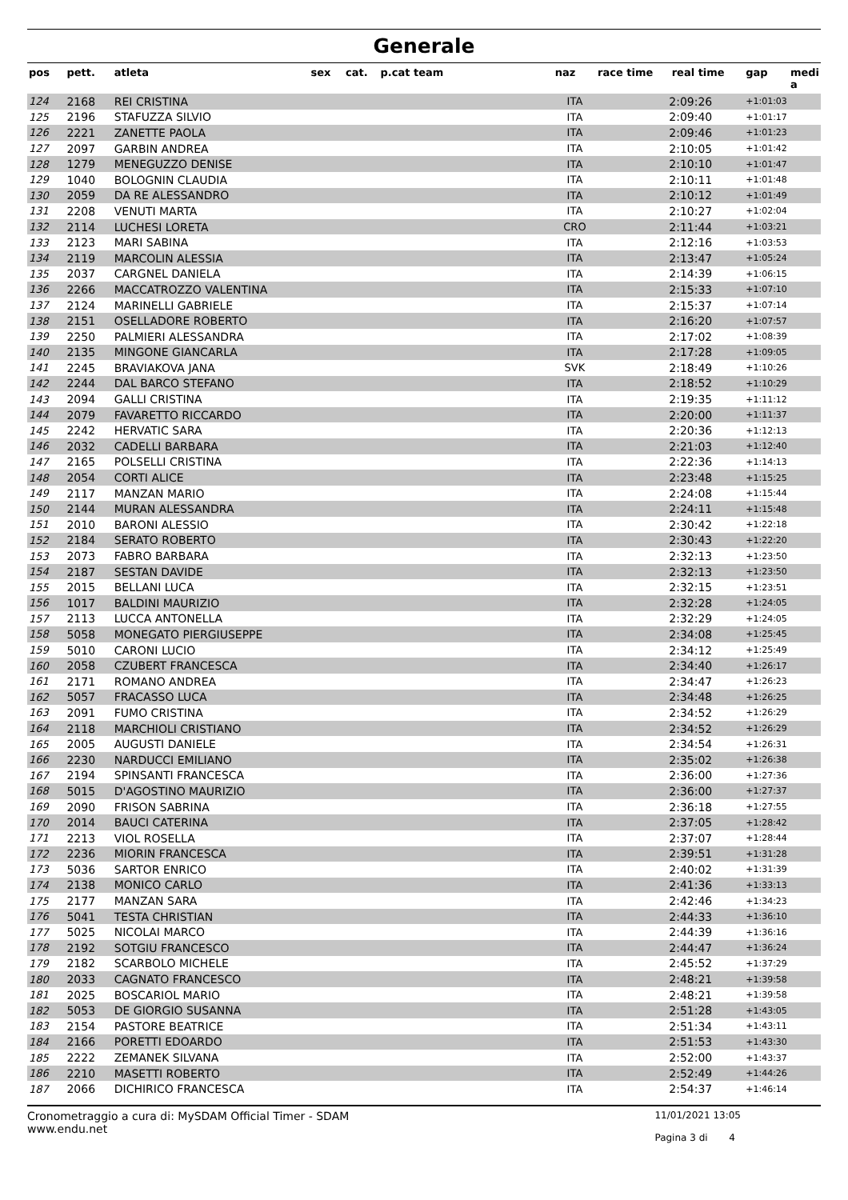Generale
| pos | pett. | atleta | sex | cat. | p.cat team | naz | race time | real time | gap | medi a |
| --- | --- | --- | --- | --- | --- | --- | --- | --- | --- | --- |
| 124 | 2168 | REI CRISTINA | | | | ITA | 2:09:26 | | +1:01:03 | |
| 125 | 2196 | STAFUZZA SILVIO | | | | ITA | 2:09:40 | | +1:01:17 | |
| 126 | 2221 | ZANETTE PAOLA | | | | ITA | 2:09:46 | | +1:01:23 | |
| 127 | 2097 | GARBIN ANDREA | | | | ITA | 2:10:05 | | +1:01:42 | |
| 128 | 1279 | MENEGUZZO DENISE | | | | ITA | 2:10:10 | | +1:01:47 | |
| 129 | 1040 | BOLOGNIN CLAUDIA | | | | ITA | 2:10:11 | | +1:01:48 | |
| 130 | 2059 | DA RE ALESSANDRO | | | | ITA | 2:10:12 | | +1:01:49 | |
| 131 | 2208 | VENUTI MARTA | | | | ITA | 2:10:27 | | +1:02:04 | |
| 132 | 2114 | LUCHESI LORETA | | | | CRO | 2:11:44 | | +1:03:21 | |
| 133 | 2123 | MARI SABINA | | | | ITA | 2:12:16 | | +1:03:53 | |
| 134 | 2119 | MARCOLIN ALESSIA | | | | ITA | 2:13:47 | | +1:05:24 | |
| 135 | 2037 | CARGNEL DANIELA | | | | ITA | 2:14:39 | | +1:06:15 | |
| 136 | 2266 | MACCATROZZO VALENTINA | | | | ITA | 2:15:33 | | +1:07:10 | |
| 137 | 2124 | MARINELLI GABRIELE | | | | ITA | 2:15:37 | | +1:07:14 | |
| 138 | 2151 | OSELLADORE ROBERTO | | | | ITA | 2:16:20 | | +1:07:57 | |
| 139 | 2250 | PALMIERI ALESSANDRA | | | | ITA | 2:17:02 | | +1:08:39 | |
| 140 | 2135 | MINGONE GIANCARLA | | | | ITA | 2:17:28 | | +1:09:05 | |
| 141 | 2245 | BRAVIAKOVA JANA | | | | SVK | 2:18:49 | | +1:10:26 | |
| 142 | 2244 | DAL BARCO STEFANO | | | | ITA | 2:18:52 | | +1:10:29 | |
| 143 | 2094 | GALLI CRISTINA | | | | ITA | 2:19:35 | | +1:11:12 | |
| 144 | 2079 | FAVARETTO RICCARDO | | | | ITA | 2:20:00 | | +1:11:37 | |
| 145 | 2242 | HERVATIC SARA | | | | ITA | 2:20:36 | | +1:12:13 | |
| 146 | 2032 | CADELLI BARBARA | | | | ITA | 2:21:03 | | +1:12:40 | |
| 147 | 2165 | POLSELLI CRISTINA | | | | ITA | 2:22:36 | | +1:14:13 | |
| 148 | 2054 | CORTI ALICE | | | | ITA | 2:23:48 | | +1:15:25 | |
| 149 | 2117 | MANZAN MARIO | | | | ITA | 2:24:08 | | +1:15:44 | |
| 150 | 2144 | MURAN ALESSANDRA | | | | ITA | 2:24:11 | | +1:15:48 | |
| 151 | 2010 | BARONI ALESSIO | | | | ITA | 2:30:42 | | +1:22:18 | |
| 152 | 2184 | SERATO ROBERTO | | | | ITA | 2:30:43 | | +1:22:20 | |
| 153 | 2073 | FABRO BARBARA | | | | ITA | 2:32:13 | | +1:23:50 | |
| 154 | 2187 | SESTAN DAVIDE | | | | ITA | 2:32:13 | | +1:23:50 | |
| 155 | 2015 | BELLANI LUCA | | | | ITA | 2:32:15 | | +1:23:51 | |
| 156 | 1017 | BALDINI MAURIZIO | | | | ITA | 2:32:28 | | +1:24:05 | |
| 157 | 2113 | LUCCA ANTONELLA | | | | ITA | 2:32:29 | | +1:24:05 | |
| 158 | 5058 | MONEGATO PIERGIUSEPPE | | | | ITA | 2:34:08 | | +1:25:45 | |
| 159 | 5010 | CARONI LUCIO | | | | ITA | 2:34:12 | | +1:25:49 | |
| 160 | 2058 | CZUBERT FRANCESCA | | | | ITA | 2:34:40 | | +1:26:17 | |
| 161 | 2171 | ROMANO ANDREA | | | | ITA | 2:34:47 | | +1:26:23 | |
| 162 | 5057 | FRACASSO LUCA | | | | ITA | 2:34:48 | | +1:26:25 | |
| 163 | 2091 | FUMO CRISTINA | | | | ITA | 2:34:52 | | +1:26:29 | |
| 164 | 2118 | MARCHIOLI CRISTIANO | | | | ITA | 2:34:52 | | +1:26:29 | |
| 165 | 2005 | AUGUSTI DANIELE | | | | ITA | 2:34:54 | | +1:26:31 | |
| 166 | 2230 | NARDUCCI EMILIANO | | | | ITA | 2:35:02 | | +1:26:38 | |
| 167 | 2194 | SPINSANTI FRANCESCA | | | | ITA | 2:36:00 | | +1:27:36 | |
| 168 | 5015 | D'AGOSTINO MAURIZIO | | | | ITA | 2:36:00 | | +1:27:37 | |
| 169 | 2090 | FRISON SABRINA | | | | ITA | 2:36:18 | | +1:27:55 | |
| 170 | 2014 | BAUCI CATERINA | | | | ITA | 2:37:05 | | +1:28:42 | |
| 171 | 2213 | VIOL ROSELLA | | | | ITA | 2:37:07 | | +1:28:44 | |
| 172 | 2236 | MIORIN FRANCESCA | | | | ITA | 2:39:51 | | +1:31:28 | |
| 173 | 5036 | SARTOR ENRICO | | | | ITA | 2:40:02 | | +1:31:39 | |
| 174 | 2138 | MONICO CARLO | | | | ITA | 2:41:36 | | +1:33:13 | |
| 175 | 2177 | MANZAN SARA | | | | ITA | 2:42:46 | | +1:34:23 | |
| 176 | 5041 | TESTA CHRISTIAN | | | | ITA | 2:44:33 | | +1:36:10 | |
| 177 | 5025 | NICOLAI MARCO | | | | ITA | 2:44:39 | | +1:36:16 | |
| 178 | 2192 | SOTGIU FRANCESCO | | | | ITA | 2:44:47 | | +1:36:24 | |
| 179 | 2182 | SCARBOLO MICHELE | | | | ITA | 2:45:52 | | +1:37:29 | |
| 180 | 2033 | CAGNATO FRANCESCO | | | | ITA | 2:48:21 | | +1:39:58 | |
| 181 | 2025 | BOSCARIOL MARIO | | | | ITA | 2:48:21 | | +1:39:58 | |
| 182 | 5053 | DE GIORGIO SUSANNA | | | | ITA | 2:51:28 | | +1:43:05 | |
| 183 | 2154 | PASTORE BEATRICE | | | | ITA | 2:51:34 | | +1:43:11 | |
| 184 | 2166 | PORETTI EDOARDO | | | | ITA | 2:51:53 | | +1:43:30 | |
| 185 | 2222 | ZEMANEK SILVANA | | | | ITA | 2:52:00 | | +1:43:37 | |
| 186 | 2210 | MASETTI ROBERTO | | | | ITA | 2:52:49 | | +1:44:26 | |
| 187 | 2066 | DICHIRICO FRANCESCA | | | | ITA | 2:54:37 | | +1:46:14 | |
Cronometraggio a cura di: MySDAM Official Timer - SDAM
www.endu.net
11/01/2021 13:05
Pagina 3 di 4